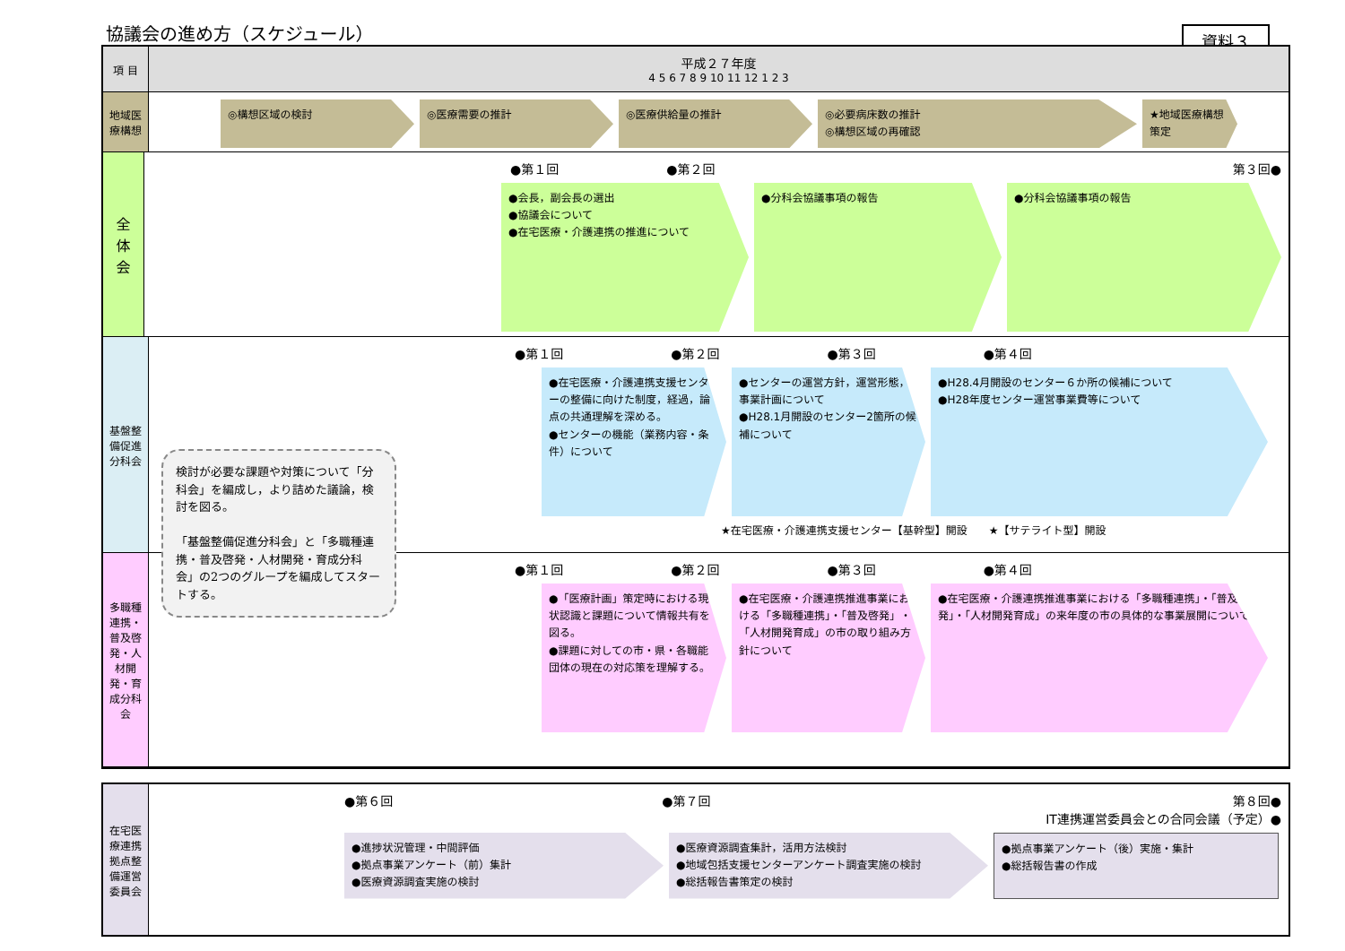協議会の進め方（スケジュール） 資料３
項 目
平成２７年度
4 5 6 7 8 9 10 11 12 1 2 3
地域医療構想
◎構想区域の検討
◎医療需要の推計
◎医療供給量の推計
◎必要病床数の推計
◎構想区域の再確認
★地域医療構想策定
全
体
会
●第１回 ●第２回 第３回●
●会長，副会長の選出
●協議会について
●在宅医療・介護連携の推進について
●分科会協議事項の報告 ●分科会協議事項の報告
基盤整備促進分科会
検討が必要な課題や対策について「分科会」を編成し，より詰めた議論，検討を図る。
「基盤整備促進分科会」と「多職種連携・普及啓発・人材開発・育成分科会」の2つのグループを編成してスタートする。
●第１回 ●第２回 ●第３回 ●第４回
●在宅医療・介護連携支援センターの整備に向けた制度，経過，論点の共通理解を深める。
●センターの機能（業務内容・条件）について
●センターの運営方針，運営形態，事業計画について
●H28.1月開設のセンター2箇所の候補について
●H28.4月開設のセンター６か所の候補について
●H28年度センター運営事業費等について
★在宅医療・介護連携支援センター【基幹型】開設　　★【サテライト型】開設
多職種連携・普及啓発・人材開発・育成分科会
●第１回 ●第２回 ●第３回 ●第４回
●「医療計画」策定時における現状認識と課題について情報共有を図る。
●課題に対しての市・県・各職能団体の現在の対応策を理解する。
●在宅医療・介護連携推進事業における「多職種連携」・「普及啓発」・「人材開発育成」の市の取り組み方針について
●在宅医療・介護連携推進事業における「多職種連携」・「普及啓発」・「人材開発育成」の来年度の市の具体的な事業展開について
在宅医療連携拠点整備運営委員会
●第６回 ●第７回 第８回●
IT連携運営委員会との合同会議（予定）●
●進捗状況管理・中間評価
●拠点事業アンケート（前）集計
●医療資源調査実施の検討
●医療資源調査集計，活用方法検討
●地域包括支援センターアンケート調査実施の検討
●総括報告書策定の検討
●拠点事業アンケート（後）実施・集計
●総括報告書の作成